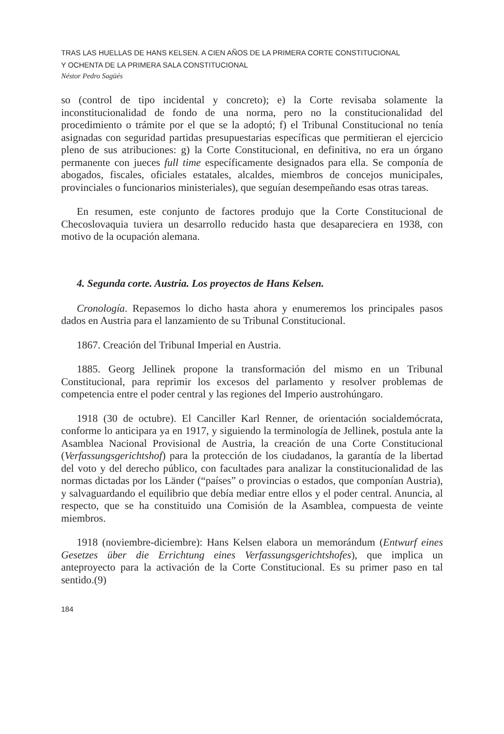TRAS LAS HUELLAS DE HANS KELSEN. A CIEN AÑOS DE LA PRIMERA CORTE CONSTITUCIONAL
Y OCHENTA DE LA PRIMERA SALA CONSTITUCIONAL
Néstor Pedro Sagüés
so (control de tipo incidental y concreto); e) la Corte revisaba solamente la inconstitucionalidad de fondo de una norma, pero no la constitucionalidad del procedimiento o trámite por el que se la adoptó; f) el Tribunal Constitucional no tenía asignadas con seguridad partidas presupuestarias específicas que permitieran el ejercicio pleno de sus atribuciones: g) la Corte Constitucional, en definitiva, no era un órgano permanente con jueces full time específicamente designados para ella. Se componía de abogados, fiscales, oficiales estatales, alcaldes, miembros de concejos municipales, provinciales o funcionarios ministeriales), que seguían desempeñando esas otras tareas.
En resumen, este conjunto de factores produjo que la Corte Constitucional de Checoslovaquia tuviera un desarrollo reducido hasta que desapareciera en 1938, con motivo de la ocupación alemana.
4. Segunda corte. Austria. Los proyectos de Hans Kelsen.
Cronología. Repasemos lo dicho hasta ahora y enumeremos los principales pasos dados en Austria para el lanzamiento de su Tribunal Constitucional.
1867. Creación del Tribunal Imperial en Austria.
1885. Georg Jellinek propone la transformación del mismo en un Tribunal Constitucional, para reprimir los excesos del parlamento y resolver problemas de competencia entre el poder central y las regiones del Imperio austrohúngaro.
1918 (30 de octubre). El Canciller Karl Renner, de orientación socialdemócrata, conforme lo anticipara ya en 1917, y siguiendo la terminología de Jellinek, postula ante la Asamblea Nacional Provisional de Austria, la creación de una Corte Constitucional (Verfassungsgerichtshof) para la protección de los ciudadanos, la garantía de la libertad del voto y del derecho público, con facultades para analizar la constitucionalidad de las normas dictadas por los Länder (“países” o provincias o estados, que componían Austria), y salvaguardando el equilibrio que debía mediar entre ellos y el poder central. Anuncia, al respecto, que se ha constituido una Comisión de la Asamblea, compuesta de veinte miembros.
1918 (noviembre-diciembre): Hans Kelsen elabora un memorándum (Entwurf eines Gesetzes über die Errichtung eines Verfassungsgerichtshofes), que implica un anteproyecto para la activación de la Corte Constitucional. Es su primer paso en tal sentido.(9)
184